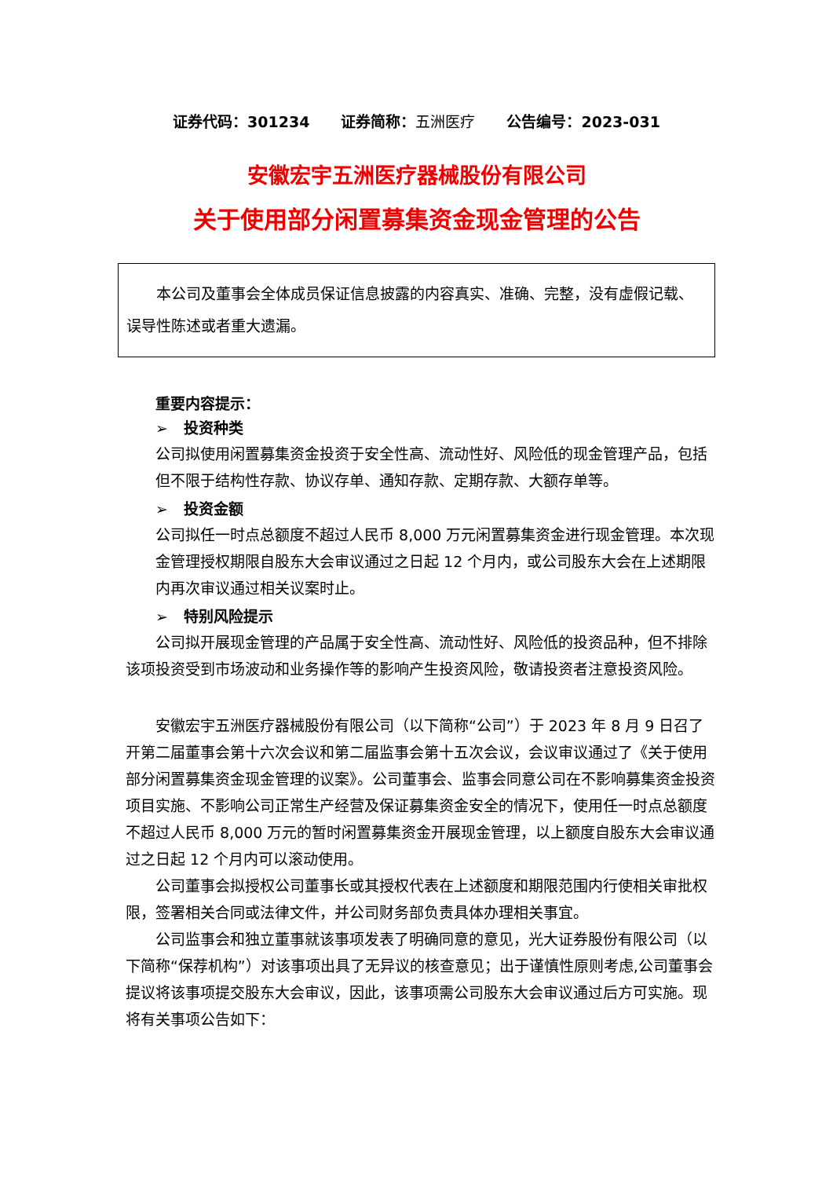证券代码：301234 证券简称：五洲医疗 公告编号：2023-031
安徽宏宇五洲医疗器械股份有限公司
关于使用部分闲置募集资金现金管理的公告
本公司及董事会全体成员保证信息披露的内容真实、准确、完整，没有虚假记载、误导性陈述或者重大遗漏。
重要内容提示：
➢ 投资种类
公司拟使用闲置募集资金投资于安全性高、流动性好、风险低的现金管理产品，包括但不限于结构性存款、协议存单、通知存款、定期存款、大额存单等。
➢ 投资金额
公司拟任一时点总额度不超过人民币 8,000 万元闲置募集资金进行现金管理。本次现金管理授权期限自股东大会审议通过之日起 12 个月内，或公司股东大会在上述期限内再次审议通过相关议案时止。
➢ 特别风险提示
公司拟开展现金管理的产品属于安全性高、流动性好、风险低的投资品种，但不排除该项投资受到市场波动和业务操作等的影响产生投资风险，敬请投资者注意投资风险。
安徽宏宇五洲医疗器械股份有限公司（以下简称“公司”）于 2023 年 8 月 9 日召了开第二届董事会第十六次会议和第二届监事会第十五次会议，会议审议通过了《关于使用部分闲置募集资金现金管理的议案》。公司董事会、监事会同意公司在不影响募集资金投资项目实施、不影响公司正常生产经营及保证募集资金安全的情况下，使用任一时点总额度不超过人民币 8,000 万元的暂时闲置募集资金开展现金管理，以上额度自股东大会审议通过之日起 12 个月内可以滚动使用。
公司董事会拟授权公司董事长或其授权代表在上述额度和期限范围内行使相关审批权限，签署相关合同或法律文件，并公司财务部负责具体办理相关事宜。
公司监事会和独立董事就该事项发表了明确同意的意见，光大证券股份有限公司（以下简称“保荐机构”）对该事项出具了无异议的核查意见；出于谨慎性原则考虑,公司董事会提议将该事项提交股东大会审议，因此，该事项需公司股东大会审议通过后方可实施。现将有关事项公告如下：